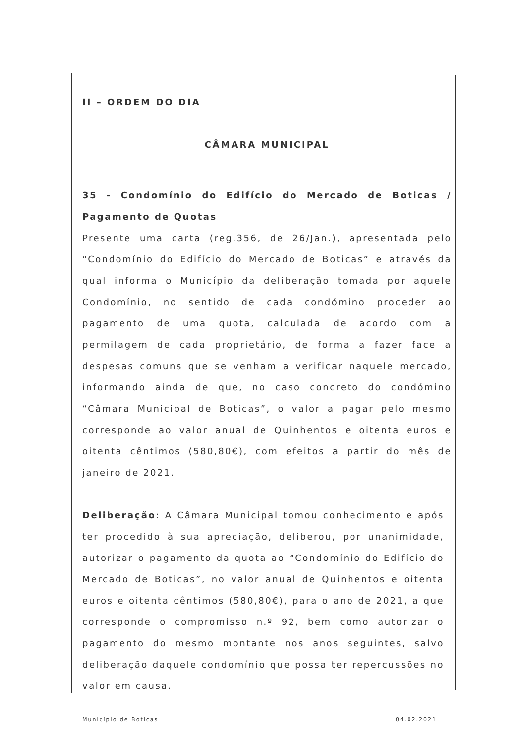II – ORDEM DO DIA
CÂMARA MUNICIPAL
35 - Condomínio do Edifício do Mercado de Boticas / Pagamento de Quotas
Presente uma carta (reg.356, de 26/Jan.), apresentada pelo “Condomínio do Edifício do Mercado de Boticas” e através da qual informa o Município da deliberação tomada por aquele Condomínio, no sentido de cada condómino proceder ao pagamento de uma quota, calculada de acordo com a permilagem de cada proprietário, de forma a fazer face a despesas comuns que se venham a verificar naquele mercado, informando ainda de que, no caso concreto do condómino “Câmara Municipal de Boticas”, o valor a pagar pelo mesmo corresponde ao valor anual de Quinhentos e oitenta euros e oitenta cêntimos (580,80€), com efeitos a partir do mês de janeiro de 2021.
Deliberação: A Câmara Municipal tomou conhecimento e após ter procedido à sua apreciação, deliberou, por unanimidade, autorizar o pagamento da quota ao “Condomínio do Edifício do Mercado de Boticas”, no valor anual de Quinhentos e oitenta euros e oitenta cêntimos (580,80€), para o ano de 2021, a que corresponde o compromisso n.º 92, bem como autorizar o pagamento do mesmo montante nos anos seguintes, salvo deliberação daquele condomínio que possa ter repercussões no valor em causa.
Município de Boticas 04.02.2021